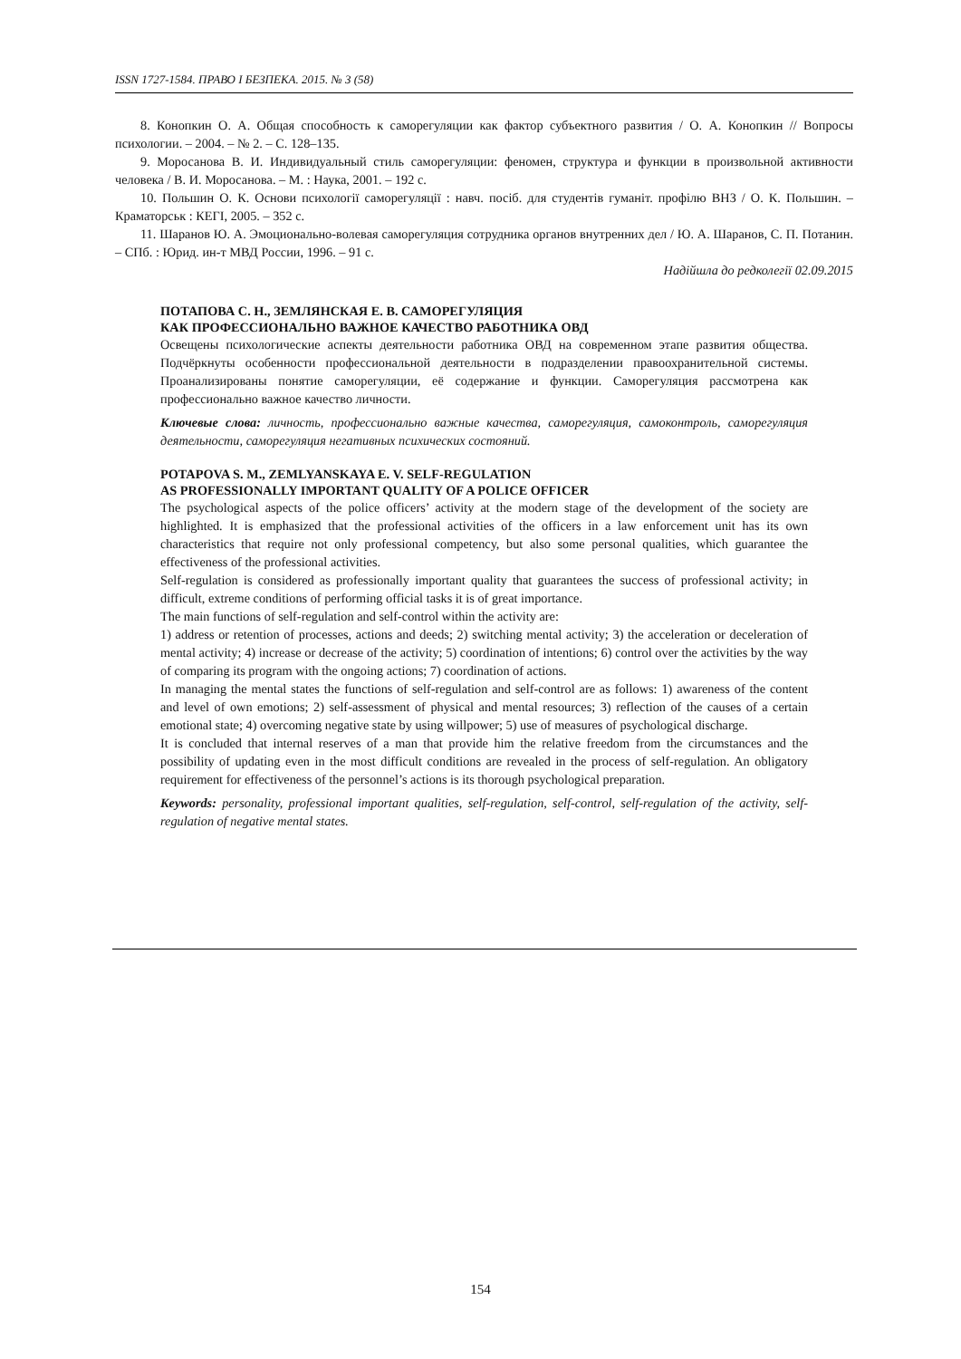ISSN 1727-1584. ПРАВО І БЕЗПЕКА. 2015. № 3 (58)
8. Конопкин О. А. Общая способность к саморегуляции как фактор субъектного развития / О. А. Конопкин // Вопросы психологии. – 2004. – № 2. – С. 128–135.
9. Моросанова В. И. Индивидуальный стиль саморегуляции: феномен, структура и функции в произвольной активности человека / В. И. Моросанова. – М. : Наука, 2001. – 192 с.
10. Польшин О. К. Основи психології саморегуляції : навч. посіб. для студентів гуманіт. профілю ВНЗ / О. К. Польшин. – Краматорськ : КЕГІ, 2005. – 352 с.
11. Шаранов Ю. А. Эмоционально-волевая саморегуляция сотрудника органов внутренних дел / Ю. А. Шаранов, С. П. Потанин. – СПб. : Юрид. ин-т МВД России, 1996. – 91 с.
Надійшла до редколегії 02.09.2015
ПОТАПОВА С. Н., ЗЕМЛЯНСКАЯ Е. В. САМОРЕГУЛЯЦИЯ
КАК ПРОФЕССИОНАЛЬНО ВАЖНОЕ КАЧЕСТВО РАБОТНИКА ОВД
Освещены психологические аспекты деятельности работника ОВД на современном этапе развития общества. Подчёркнуты особенности профессиональной деятельности в подразделении правоохранительной системы. Проанализированы понятие саморегуляции, её содержание и функции. Саморегуляция рассмотрена как профессионально важное качество личности.
Ключевые слова: личность, профессионально важные качества, саморегуляция, самоконтроль, саморегуляция деятельности, саморегуляция негативных психических состояний.
POTAPOVA S. M., ZEMLYANSKAYA E. V. SELF-REGULATION
AS PROFESSIONALLY IMPORTANT QUALITY OF A POLICE OFFICER
The psychological aspects of the police officers’ activity at the modern stage of the development of the society are highlighted. It is emphasized that the professional activities of the officers in a law enforcement unit has its own characteristics that require not only professional competency, but also some personal qualities, which guarantee the effectiveness of the professional activities.
Self-regulation is considered as professionally important quality that guarantees the success of professional activity; in difficult, extreme conditions of performing official tasks it is of great importance.
The main functions of self-regulation and self-control within the activity are:
1) address or retention of processes, actions and deeds; 2) switching mental activity; 3) the acceleration or deceleration of mental activity; 4) increase or decrease of the activity; 5) coordination of intentions; 6) control over the activities by the way of comparing its program with the ongoing actions; 7) coordination of actions.
In managing the mental states the functions of self-regulation and self-control are as follows: 1) awareness of the content and level of own emotions; 2) self-assessment of physical and mental resources; 3) reflection of the causes of a certain emotional state; 4) overcoming negative state by using willpower; 5) use of measures of psychological discharge.
It is concluded that internal reserves of a man that provide him the relative freedom from the circumstances and the possibility of updating even in the most difficult conditions are revealed in the process of self-regulation. An obligatory requirement for effectiveness of the personnel’s actions is its thorough psychological preparation.
Keywords: personality, professional important qualities, self-regulation, self-control, self-regulation of the activity, self-regulation of negative mental states.
154